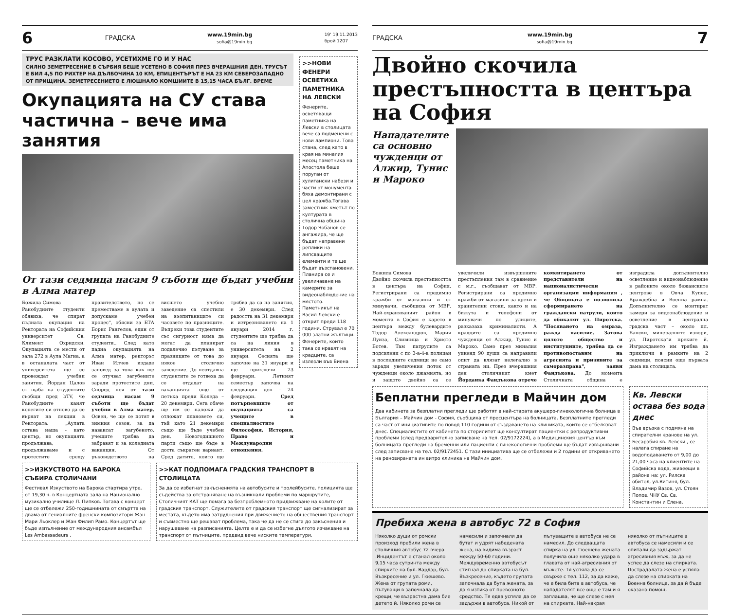6 ГРАДСКА www.19min.bg
sofia@19min.bg 19' 19.11.2013
брой 1207
ТРУС РАЗКЛАТИ КОСОВО, УСЕТИХМЕ ГО И У НАС
СИЛНО ЗЕМЕТРЕСЕНИЕ В СЪРБИЯ БЕШЕ УСЕТЕНО В СОФИЯ ПРЕЗ ВЧЕРАШНИЯ ДЕН. ТРУСЪТ Е БИЛ 4,5 ПО РИХТЕР НА ДЪЛБОЧИНА 10 КМ, ЕПИЦЕНТЪРЪТ Е НА 23 КМ СЕВЕРОЗАПАДНО ОТ ПРИЩИНА. ЗЕМЕТРЕСЕНИЕТО Е ЛЮШНАЛО КОМШИИТЕ В 15,15 ЧАСА БЪЛГ. ВРЕМЕ
Окупацията на СУ става частична – вече има занятия
От тази седмица насам 9 съботи ще бъдат учебни в Алма матер
Божила Симова
Ранобудните студенти обявиха, че спират пълната окупация на Ректората на Софийския университет Св. Климент Охридски. Окупацията се мести от зала 272 в Аула Магна, а в останалата част от университета ще се провеждат учебни занятия. Йордан Цалов от щаба на студентите съобщи пред bTV, че Ранобудните канят колегите си отново да се върнат на лекции в Ректората. „Аулата остава наша - като център, но окупацията продължава, продължаваме и с протестите срещу правителството, но се преместваме в аулата и допускаме учебен процес“, обясни за БТА Борис Рангелов, един от групата на Ранобудните студенти.. След като падна окупацията на Алма матер, ректорът Иван Илчев издаде заповед за това как ще се отучват загубените заради протестите дни. Според нея от тази седмица насам 9 съботи ще бъдат учебни в Алма матер. Освен, че ще се потят в зимния сезон, за да наваксат загубеното, учещите трябва да забравят и за коледната ваканция. От ръководството на висшето учебно заведение са спестили на възпитаниците си часовете по празниците. Въпреки това студентите със сигурност няма да могат да планират подалечно пътуване за празниците от това до някое столично заведение. До неотдавна студентите се готвеха да се отдадат на ваканцията още от петъка преди Коледа – 20 декември. Сега обаче ще им се наложи да отложат плановете си, тъй като 21 декември също ще бъде учебен ден. Новогодишното парти също ще бъде в доста съкратен вариант. Сред датите, които ще трябва да са на занятия, е 30 декември. След радостта на 31 декември и изтрезняването на 1 януари 2014 г. студентите ще трябва да са на линия в университета на 2 януари. Сесията ще започне на 31 януари и ще приключи 23 февруари. Летният семестър започва на следващия ден – 24 февруари. Сред потърпевшите от окупацията са учещите в специалностите Философия, История, Право и Международни отношения.
>>НОВИ ФЕНЕРИ ОСВЕТИХА ПАМЕТНИКА НА ЛЕВСКИ
Фенерите, осветяващи паметника на Левски в столицата вече са подменени с нови лампиони. Това стана, след като в края на миналия месец паметника на Апостола беше поруган от хулигански набези и части от монумента бяха демонтирани с цел кражба.Тогава заместник-кметът по културата в столична община Тодор Чобанов се ангажира, че ще бъдат направени реплики на липсващите елементи и те ще бъдат възстановени. Планира се и увеличаване на камерите за видеонаблюдение на мястото. Паметникът на Васил Левски е открит преди 118 години. Струвал е 70 000 златни жълтици. Фенерите, които така се нравят на крадците, са излезли във Виена
>>ИЗКУСТВОТО НА БАРОКА СЪБИРА СТОЛИЧАНИ
Фестивал Изкуството на Барока стартира утре, от 19,30 ч. в Концертната зала на Национално музикално училище Л. Пипков. Тогава с концерт ще се отбележи 250-годишнината от смъртта на двама от гениалните френски композитори Жан-Мари Льоклер и Жан Филип Рамо. Концертът ще бъде изпълнение от международния ансамбъл Les Ambassadeurs .
>>КАТ ПОДПОМАГА ГРАДСКИЯ ТРАНСПОРТ В СТОЛИЦАТА
За да се избегнат закъсненията на автобусите и тролейбусите, полицията ще съдейства за отстраняване на възникнали проблеми по маршрутите, Столичният КАТ ще помага за безпроблемното придвижване на колите от градския транспорт. Служителите от градския транспорт ще сигнализират за местата, където има затруднения при движението на обществения транспорт и съвместно ще решават проблема, така че да не се стига до закъснения и нарушаване на разписанията. Целта е и да се избегне дългото изчакване на транспорт от пътниците, предвид вече ниските температури.
ГРАДСКА www.19min.bg
sofia@19min.bg 7
Двойно скочила престъпността в центъра на София
Нападателите са основно чужденци от Алжир, Тунис и Мароко
Божила Симова
Двойно скочила престъпността в центъра на София. Регистрирани са предимно кражби от магазини и от минувачи, съобщиха от МВР. Най-охраняваният район в момента в София е карето в центъра между булевардите Тодор Александров, Мария Луиза, Сливница и Христо Ботев. Там патрулите са подсилени с по 3-а-4-а полицаи в последните седмици не само заради увеличения поток от чужденци около джамията, но и защото двойно са се увеличили извършените престъпления там в сравнение с м.г., съобщават от МВР. Регистрирани са предимно кражби от магазини за дрехи и хранителни стоки, както и на бижута и телефони от минувачи по улиците, разказаха криминалисти. А крадците са предимно чужденци от Алжир, Тунис и Мароко. Само през миналия уикенд 90 души са направили опит да влязат нелегално в страната ни. През вчерашния ден столичният кмет Йорданка Фандъкова отрече коментирането от представители на националистически организации информация , че Общината е позволила сформирането на граждански патрули, които да обикалят ул. Пиротска. "Посяването на омраза, ражда насилие. Затова цялото общество и институциите, трябва да се противопоставим на агресията и призивите за саморазправа", заяви Фандъкова. До момента Столичната община е изградила допълнително осветление и видеонаблюдение в районите около бежанските центрове в Овча Купел, Враждебна и Военна рампа. Допълнително се монтират камери за видеонаблюдение и осветление в централна градска част – около пл. Бански, минералните извори, ул. Пиротска“и прекиге й. Изграждането им трябва да приключи в рамките на 2 седмици, поясни още първата дама на столицата.
Беплатни прегледи в Майчин дом
Два кабинета за безплатни прегледи ще работят в най-старата акушеро-гинекологична болница в България – Майчин дом - София, съобщиха от пресцентъра на болницата. Безплатните прегледи са част от инициативите по повод 110 години от създаването на клиниката, които се отбелязват днес. Специалистите от кабинета по стерилитет ще консултират пациентки с репродуктивни проблеми (след предварително записване на тел. 02/9172224), а в Медицинския център към болницата прегледи на бременни или пациенти с гинекологични проблеми ще бъдат извършвани след записване на тел. 02/9172451. С тази инициатива ще се отбележи и 2 години от откриването на реновираната ин витро клиника на Майчин дом.
Кв. Левски остава без вода днес
Във връзка с подмяна на спирателни кранове на ул. Бесарабия кв. Левски , се налага спиране на водоподаването от 9,00 до 21,00 часа на клиентите на Софийска вода, живеещи в района на: ул. Рилска обител, ул.Витиня, бул. Владимир Вазов, ул. Стоян Попов, ЧНУ Св. Св. Константин и Елена.
Пребиха жена в автобус 72 в София
Няколко души от ромски произход пребили жена в столичния автобус 72 вчера .Инцидентът е станал около 9,15 часа сутринта между спирките на бул. Вардар, бул. Възкресение и ул. Гюешево. Жена от групата роми, пътуващи в започнала да крещи, че възрастна дама бие детето й. Няколко роми се намесили и започнали да бутат и удрят набедената жена, на видима възраст между 50-60 години. Междувременно автобусът стигнал до спирката на бул. Възкресение, където групата започнала да бута жената, за да я изтика от превозното средство. Тя едва успяла да се задържи в автобуса. Никой от пътуващите в автобуса не се намесил. До следващата спирка на ул. Гюешево жената получила още няколко удара в главата от най-агресивния от мъжете. Тя успяла да се свърже с тел. 112, за да каже, че е била бита в автобуса, че нападателят все още е там и я заплашва, че ще слезе с нея на спирката. Най-накрая няколко от пътниците в автобуса се намесили и се опитали да задържат агресивния мъж, за да не успее да слезе на спирката. Пострадалата жена е успяла да слезе на спирката на Военна болница, за да й бъде оказана помощ.